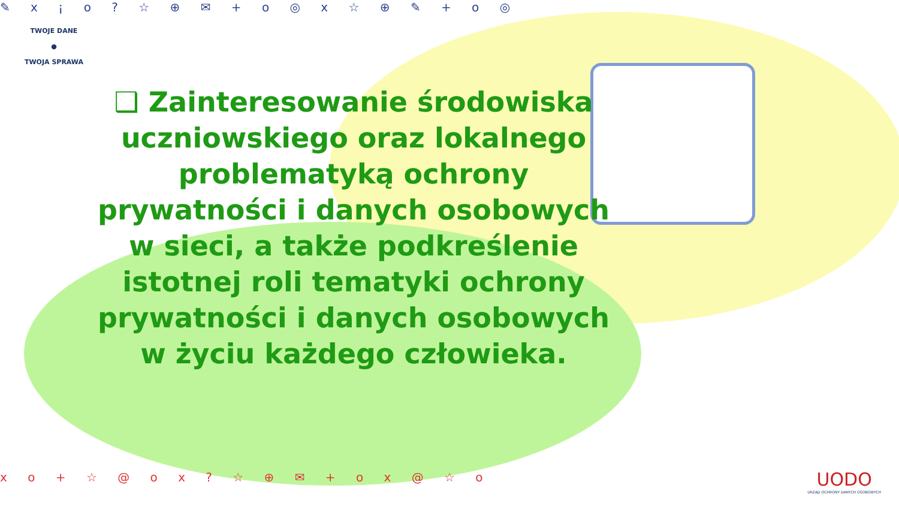✎ x ¡ o ? ☆ ⊕ ✉ + o ◎ x ☆ ⊕ ✎ + o ◎
x o + ☆ @ o x ? ☆ ⊕ ✉ + o x @ ☆ o
TWOJE DANE
●
TWOJA SPRAWA
❑ Zainteresowanie środowiska uczniowskiego oraz lokalnego problematyką ochrony prywatności i danych osobowych w sieci, a także podkreślenie istotnej roli tematyki ochrony prywatności i danych osobowych w życiu każdego człowieka.
UODO
URZĄD OCHRONY DANYCH OSOBOWYCH